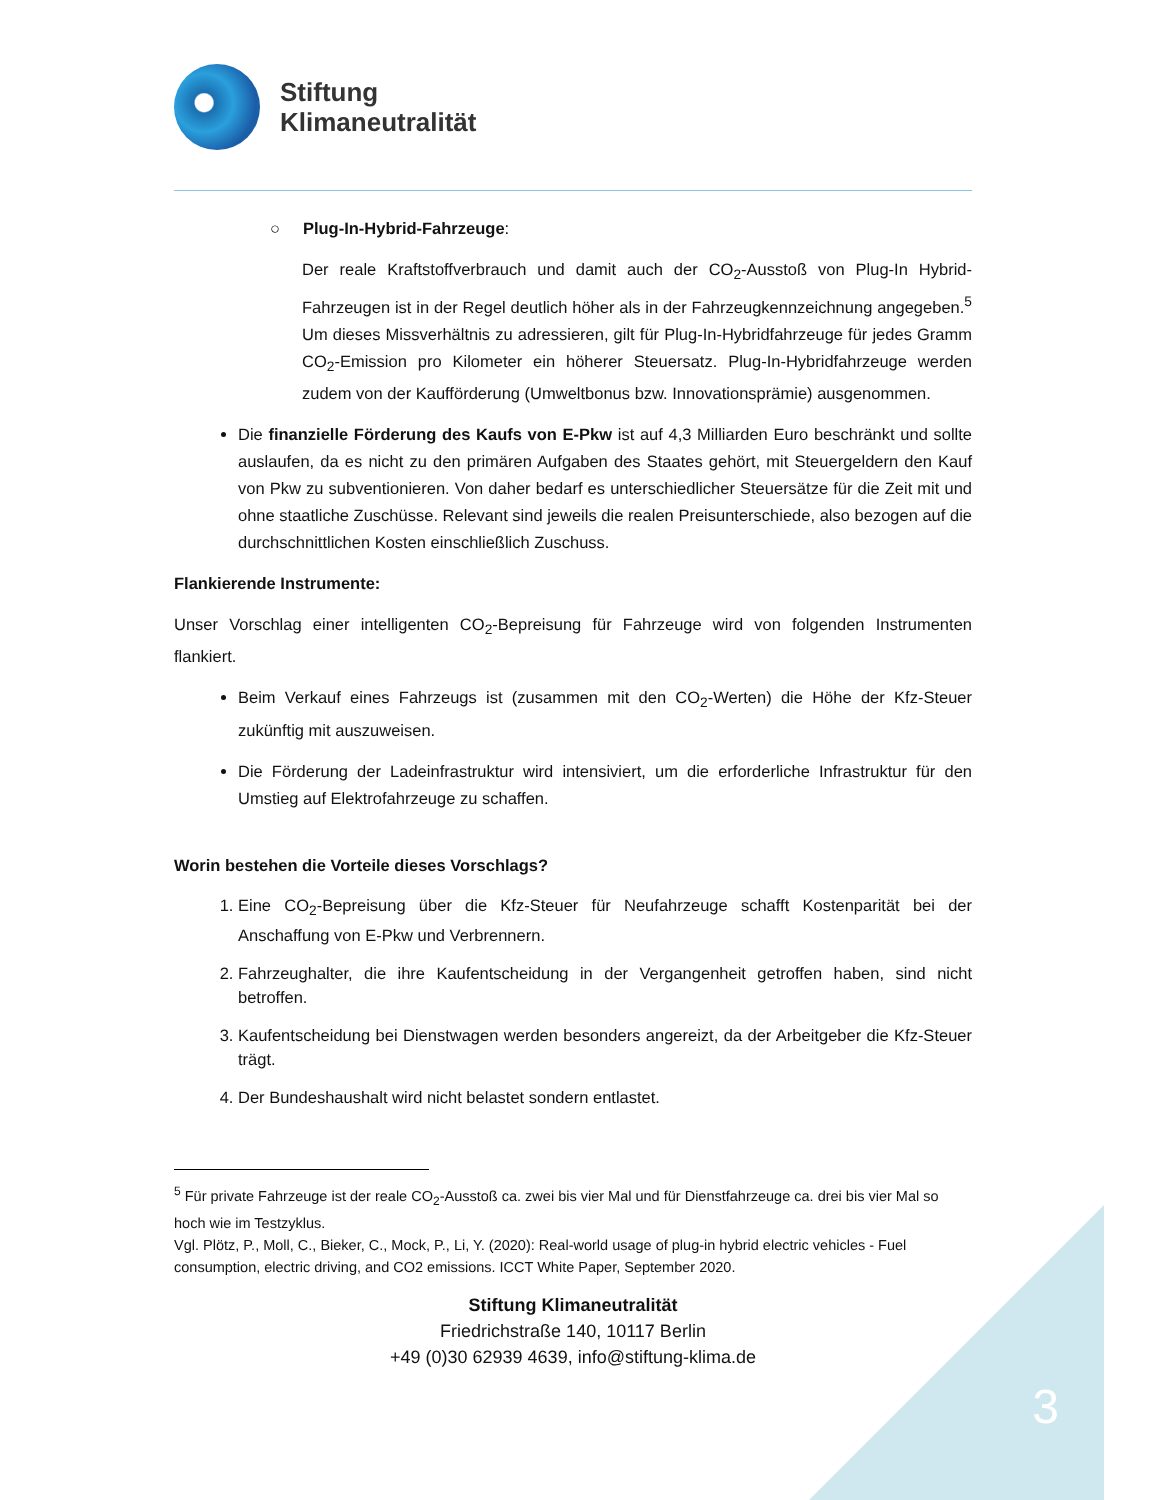Stiftung
Klimaneutralität
○ Plug-In-Hybrid-Fahrzeuge:
Der reale Kraftstoffverbrauch und damit auch der CO<sub>2</sub>-Ausstoß von Plug-In Hybrid-Fahrzeugen ist in der Regel deutlich höher als in der Fahrzeugkennzeichnung angegeben.<sup>5</sup> Um dieses Missverhältnis zu adressieren, gilt für Plug-In-Hybridfahrzeuge für jedes Gramm CO<sub>2</sub>-Emission pro Kilometer ein höherer Steuersatz. Plug-In-Hybridfahrzeuge werden zudem von der Kaufförderung (Umweltbonus bzw. Innovationsprämie) ausgenommen.
Die finanzielle Förderung des Kaufs von E-Pkw ist auf 4,3 Milliarden Euro beschränkt und sollte auslaufen, da es nicht zu den primären Aufgaben des Staates gehört, mit Steuergeldern den Kauf von Pkw zu subventionieren. Von daher bedarf es unterschiedlicher Steuersätze für die Zeit mit und ohne staatliche Zuschüsse. Relevant sind jeweils die realen Preisunterschiede, also bezogen auf die durchschnittlichen Kosten einschließlich Zuschuss.
Flankierende Instrumente:
Unser Vorschlag einer intelligenten CO<sub>2</sub>-Bepreisung für Fahrzeuge wird von folgenden Instrumenten flankiert.
Beim Verkauf eines Fahrzeugs ist (zusammen mit den CO<sub>2</sub>-Werten) die Höhe der Kfz-Steuer zukünftig mit auszuweisen.
Die Förderung der Ladeinfrastruktur wird intensiviert, um die erforderliche Infrastruktur für den Umstieg auf Elektrofahrzeuge zu schaffen.
Worin bestehen die Vorteile dieses Vorschlags?
1. Eine CO<sub>2</sub>-Bepreisung über die Kfz-Steuer für Neufahrzeuge schafft Kostenparität bei der Anschaffung von E-Pkw und Verbrennern.
2. Fahrzeughalter, die ihre Kaufentscheidung in der Vergangenheit getroffen haben, sind nicht betroffen.
3. Kaufentscheidung bei Dienstwagen werden besonders angereizt, da der Arbeitgeber die Kfz-Steuer trägt.
4. Der Bundeshaushalt wird nicht belastet sondern entlastet.
<sup>5</sup> Für private Fahrzeuge ist der reale CO<sub>2</sub>-Ausstoß ca. zwei bis vier Mal und für Dienstfahrzeuge ca. drei bis vier Mal so hoch wie im Testzyklus.
Vgl. Plötz, P., Moll, C., Bieker, C., Mock, P., Li, Y. (2020): Real-world usage of plug-in hybrid electric vehicles - Fuel consumption, electric driving, and CO2 emissions. ICCT White Paper, September 2020.
Stiftung Klimaneutralität
Friedrichstraße 140, 10117 Berlin
+49 (0)30 62939 4639, info@stiftung-klima.de
3